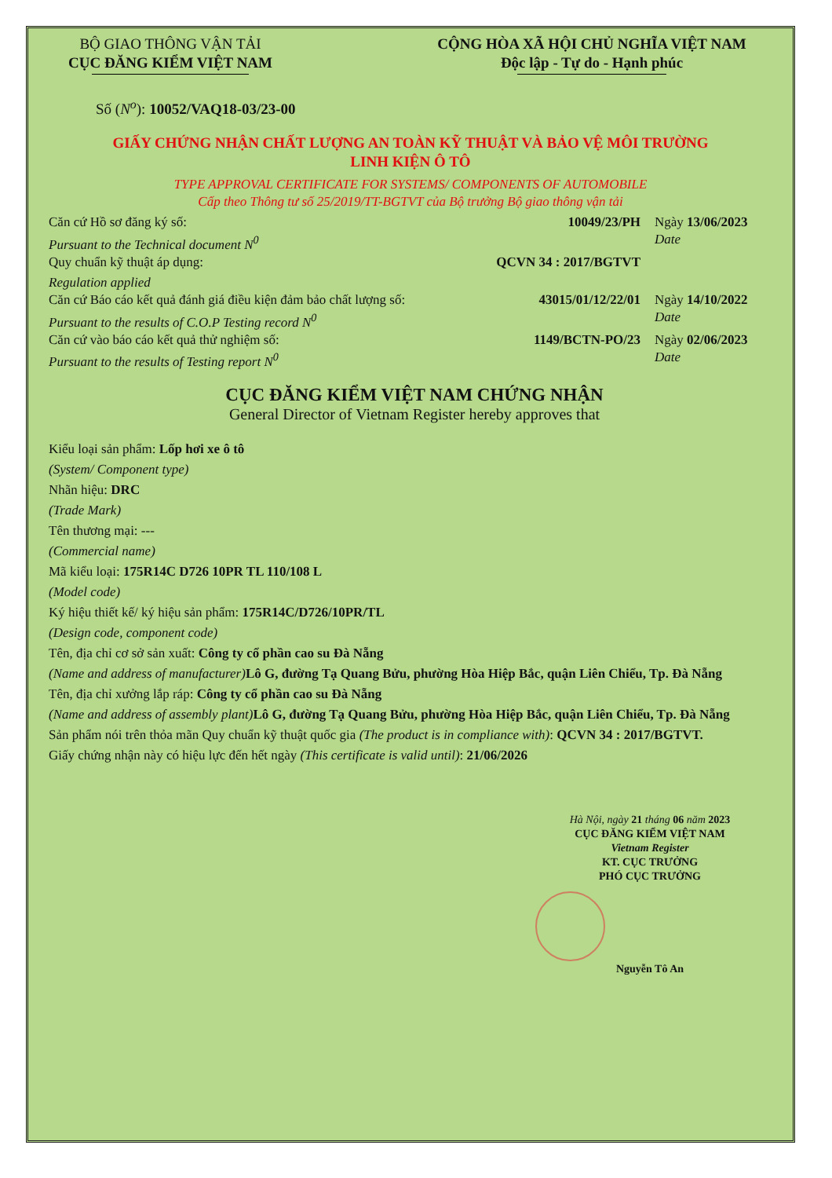BỘ GIAO THÔNG VẬN TẢI
CỤC ĐĂNG KIỂM VIỆT NAM
CỘNG HÒA XÃ HỘI CHỦ NGHĨA VIỆT NAM
Độc lập - Tự do - Hạnh phúc
Số (N<sup>o</sup>): 10052/VAQ18-03/23-00
GIẤY CHỨNG NHẬN CHẤT LƯỢNG AN TOÀN KỸ THUẬT VÀ BẢO VỆ MÔI TRƯỜNG
LINH KIỆN Ô TÔ
TYPE APPROVAL CERTIFICATE FOR SYSTEMS/ COMPONENTS OF AUTOMOBILE
Cấp theo Thông tư số 25/2019/TT-BGTVT của Bộ trưởng Bộ giao thông vận tải
Căn cứ Hồ sơ đăng ký số: 10049/23/PH Ngày 13/06/2023
Pursuant to the Technical document N<sup>0</sup>
Date
Quy chuẩn kỹ thuật áp dụng: QCVN 34 : 2017/BGTVT
Regulation applied
Căn cứ Báo cáo kết quả đánh giá điều kiện đảm bảo chất lượng số:
43015/01/12/22/01 Ngày 14/10/2022
Pursuant to the results of C.O.P Testing record N<sup>0</sup>
Date
Căn cứ vào báo cáo kết quả thử nghiệm số:
1149/BCTN-PO/23 Ngày 02/06/2023
Pursuant to the results of Testing report N<sup>0</sup>
Date
CỤC ĐĂNG KIỂM VIỆT NAM CHỨNG NHẬN
General Director of Vietnam Register hereby approves that
Kiểu loại sản phẩm: Lốp hơi xe ô tô
(System/ Component type)
Nhãn hiệu: DRC
(Trade Mark)
Tên thương mại: ---
(Commercial name)
Mã kiểu loại: 175R14C D726 10PR TL 110/108 L
(Model code)
Ký hiệu thiết kế/ ký hiệu sản phẩm: 175R14C/D726/10PR/TL
(Design code, component code)
Tên, địa chỉ cơ sở sản xuất: Công ty cổ phần cao su Đà Nẵng
(Name and address of manufacturer) Lô G, đường Tạ Quang Bửu, phường Hòa Hiệp Bắc, quận Liên Chiểu, Tp. Đà Nẵng
Tên, địa chỉ xưởng lắp ráp: Công ty cổ phần cao su Đà Nẵng
(Name and address of assembly plant) Lô G, đường Tạ Quang Bửu, phường Hòa Hiệp Bắc, quận Liên Chiểu, Tp. Đà Nẵng
Sản phẩm nói trên thỏa mãn Quy chuẩn kỹ thuật quốc gia (The product is in compliance with): QCVN 34 : 2017/BGTVT.
Giấy chứng nhận này có hiệu lực đến hết ngày (This certificate is valid until): 21/06/2026
Hà Nội, ngày 21 tháng 06 năm 2023
CỤC ĐĂNG KIỂM VIỆT NAM
Vietnam Register
KT. CỤC TRƯỞNG
PHÓ CỤC TRƯỞNG
Nguyễn Tô An